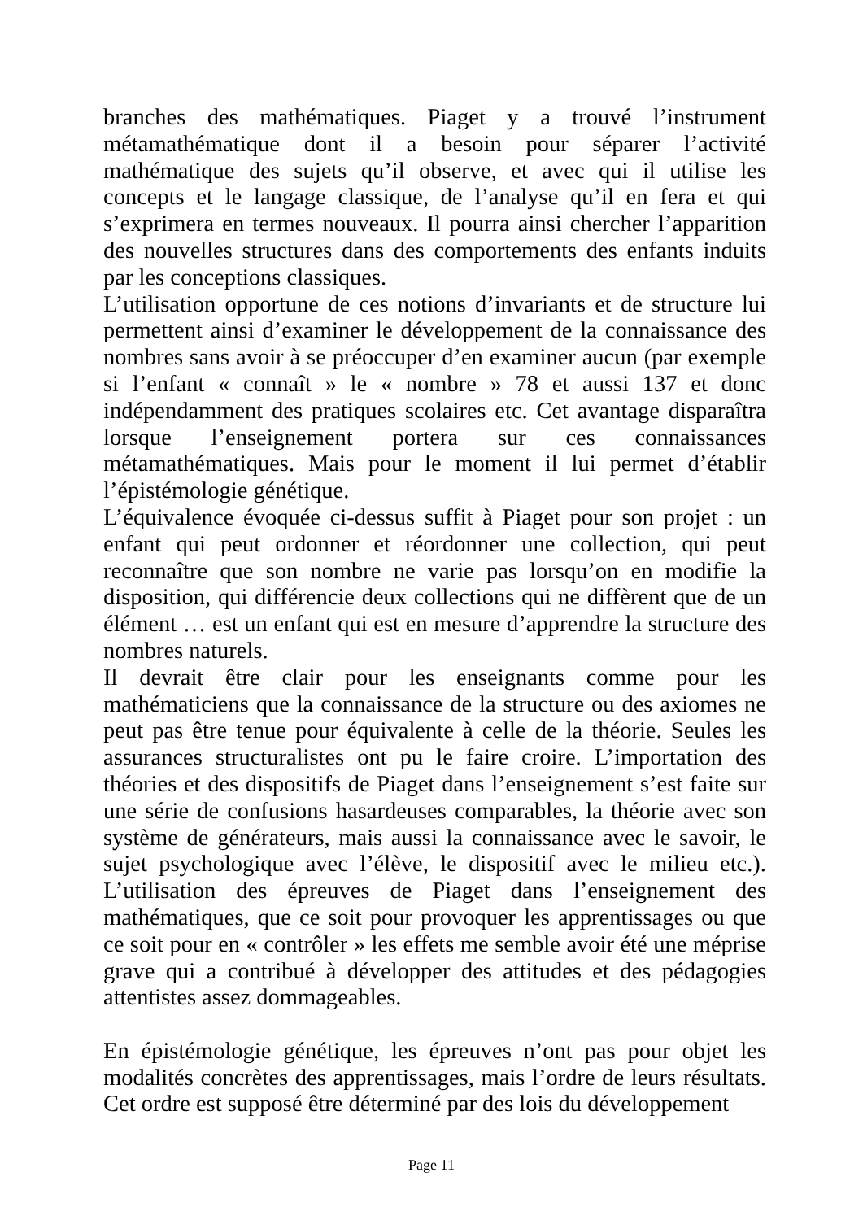branches des mathématiques. Piaget y a trouvé l’instrument métamathématique dont il a besoin pour séparer l’activité mathématique des sujets qu’il observe, et avec qui il utilise les concepts et le langage classique, de l’analyse qu’il en fera et qui s’exprimera en termes nouveaux. Il pourra ainsi chercher l’apparition des nouvelles structures dans des comportements des enfants induits par les conceptions classiques.
L’utilisation opportune de ces notions d’invariants et de structure lui permettent ainsi d’examiner le développement de la connaissance des nombres sans avoir à se préoccuper d’en examiner aucun (par exemple si l’enfant « connaît » le « nombre » 78 et aussi 137 et donc indépendamment des pratiques scolaires etc. Cet avantage disparaîtra lorsque l’enseignement portera sur ces connaissances métamathématiques. Mais pour le moment il lui permet d’établir l’épistémologie génétique.
L’équivalence évoquée ci-dessus suffit à Piaget pour son projet : un enfant qui peut ordonner et réordonner une collection, qui peut reconnaître que son nombre ne varie pas lorsqu’on en modifie la disposition, qui différencie deux collections qui ne diffèrent que de un élément … est un enfant qui est en mesure d’apprendre la structure des nombres naturels.
Il devrait être clair pour les enseignants comme pour les mathématiciens que la connaissance de la structure ou des axiomes ne peut pas être tenue pour équivalente à celle de la théorie. Seules les assurances structuralistes ont pu le faire croire. L’importation des théories et des dispositifs de Piaget dans l’enseignement s’est faite sur une série de confusions hasardeuses comparables, la théorie avec son système de générateurs, mais aussi la connaissance avec le savoir, le sujet psychologique avec l’élève, le dispositif avec le milieu etc.). L’utilisation des épreuves de Piaget dans l’enseignement des mathématiques, que ce soit pour provoquer les apprentissages ou que ce soit pour en « contrôler » les effets me semble avoir été une méprise grave qui a contribué à développer des attitudes et des pédagogies attentistes assez dommageables.
En épistémologie génétique, les épreuves n’ont pas pour objet les modalités concrètes des apprentissages, mais l’ordre de leurs résultats. Cet ordre est supposé être déterminé par des lois du développement
Page 11